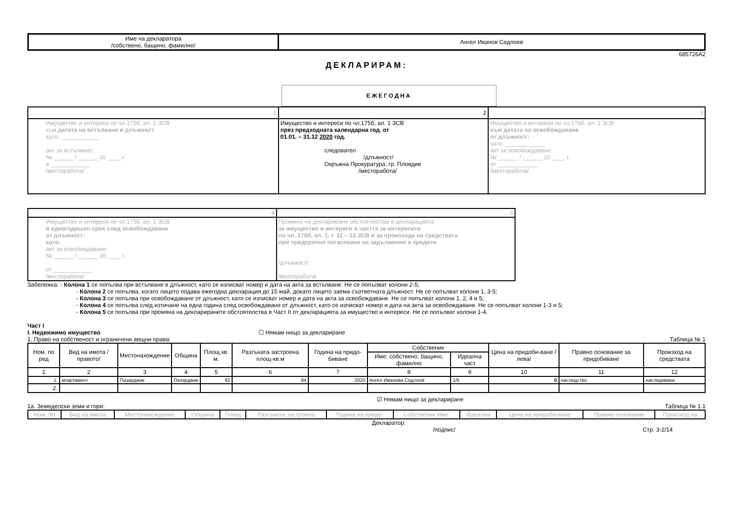| Име на декларатора /собствено, бащино, фамилно/ | Ангел Иванов Седлоев |
685726A2
ДЕКЛАРИРАМ:
ЕЖЕГОДНА
| 1 | 2 | 3 |
| Имущество и интереси по чл.175б, ал. 1 ЗСВ към датата на встъпване в длъжност като: ____________ акт за встъпване: № ______ / ______ 20 ____ г. в ____________ /месторабота/ | Имущество и интереси по чл.175б, ал. 1 ЗСВ през предходната календарна год. от 01.01. – 31.12 2020 год. следовател /длъжност/ Окръжна Прокуратура, гр. Пловдив /месторабота/ | Имущество и интереси по чл.175б, ал. 1 ЗСВ към датата на освобождаване от длъжност: като: ____________ акт за освобождаване: № ______ / ______ 20 ____ г. от ____________ /месторабота/ |
| 4 | 5 |
| Имущество и интереси по чл.175б, ал. 1 ЗСВ в едногодишен срок след освобождаване от длъжност: като: акт за освобождаване: № ______ / ______ 20 ____ г. от ____________ /месторабота/ | Промяна на декларирани обстоятелства в декларацията за имущество и интереси в частта за интересите по чл. 175б, ал. 1, т. 11 – 13 ЗСВ и за произхода на средствата при предсрочно погасяване на задължения и кредити /длъжност/ /месторабота/ |
Забележка: - Колона 1 се попълва при встъпване в длъжност, като се изписват номер и дата на акта за встъпване. Не се попълват колони 2-5;
- Колона 2 се попълва, когато лицето подава ежегодна декларация до 15 май, докато лицето заема съответната длъжност. Не се попълват колони 1, 3-5;
- Колона 3 се попълва при освобождаване от длъжност, като се изписват номер и дата на акта за освобождаване. Не се попълват колони 1, 2, 4 и 5;
- Колона 4 се попълва след изтичане на една година след освобождаване от длъжност, като се изписват номер и дата на акта за освобождаване. Не се попълват колони 1-3 и 5;
- Колона 5 се попълва при промяна на декларираните обстоятелства в Част II от декларацията за имущество и интереси. Не се попълват колони 1-4.
Част I
I. Недвижимо имущество ☐ Нямам нищо за деклариране
1. Право на собственост и ограничени вещни права: Таблица № 1
| Ном. по ред | Вид на имота /правото/ | Местонахождение | Община | Площ кв. м. | Разгъната застроена площ-кв.м | Година на придо-биване | Собственик | | Цена на придоби-ване /лева/ | Правно основание за придобиване | Произход на средствата |
| --- | --- | --- | --- | --- | --- | --- | --- | --- | --- | --- | --- |
| | | | | | | | Име: собствено, бащино, фамилно | Идеална част | | | |
| 1 | 2 | 3 | 4 | 5 | 6 | 7 | 8 | 9 | 10 | 11 | 12 |
| 1. | апартамент | Пазарджик | Пазарджик | 92 | 84 | 2020 | Ангел Иванова Седлоев | 1/6 | 0 | наследство | наследяване |
| 2. | | | | | | | | | | | |
☑ Нямам нищо за деклариране
1а. Земеделски земи и гори: Таблица № 1.1
| Ном. по | Вид на имота | Местонахождение | Община | Площ | Разгъната застроена | Година на придо- | Собственик Име: | Идеална | Цена на придоби-ване | Правно основание | Произход на |
| --- | --- | --- | --- | --- | --- | --- | --- | --- | --- | --- | --- |
Декларатор:
/подпис/ Стр. 3-2/14